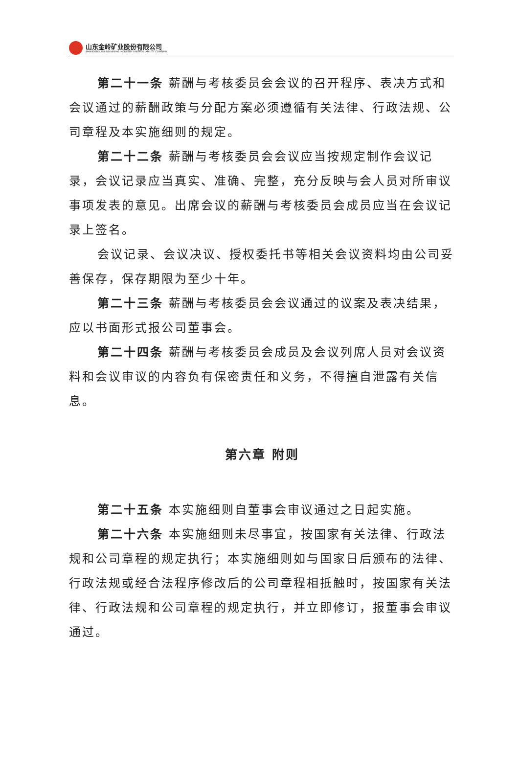山东金岭矿业股份有限公司
SHANDONG JINLING MINING INDUSTRY LIMITED LIABILITY COMPANY
第二十一条 薪酬与考核委员会会议的召开程序、表决方式和会议通过的薪酬政策与分配方案必须遵循有关法律、行政法规、公司章程及本实施细则的规定。
第二十二条 薪酬与考核委员会会议应当按规定制作会议记录，会议记录应当真实、准确、完整，充分反映与会人员对所审议事项发表的意见。出席会议的薪酬与考核委员会成员应当在会议记录上签名。
会议记录、会议决议、授权委托书等相关会议资料均由公司妥善保存，保存期限为至少十年。
第二十三条 薪酬与考核委员会会议通过的议案及表决结果，应以书面形式报公司董事会。
第二十四条 薪酬与考核委员会成员及会议列席人员对会议资料和会议审议的内容负有保密责任和义务，不得擅自泄露有关信息。
第六章 附则
第二十五条 本实施细则自董事会审议通过之日起实施。
第二十六条 本实施细则未尽事宜，按国家有关法律、行政法规和公司章程的规定执行；本实施细则如与国家日后颁布的法律、行政法规或经合法程序修改后的公司章程相抵触时，按国家有关法律、行政法规和公司章程的规定执行，并立即修订，报董事会审议通过。